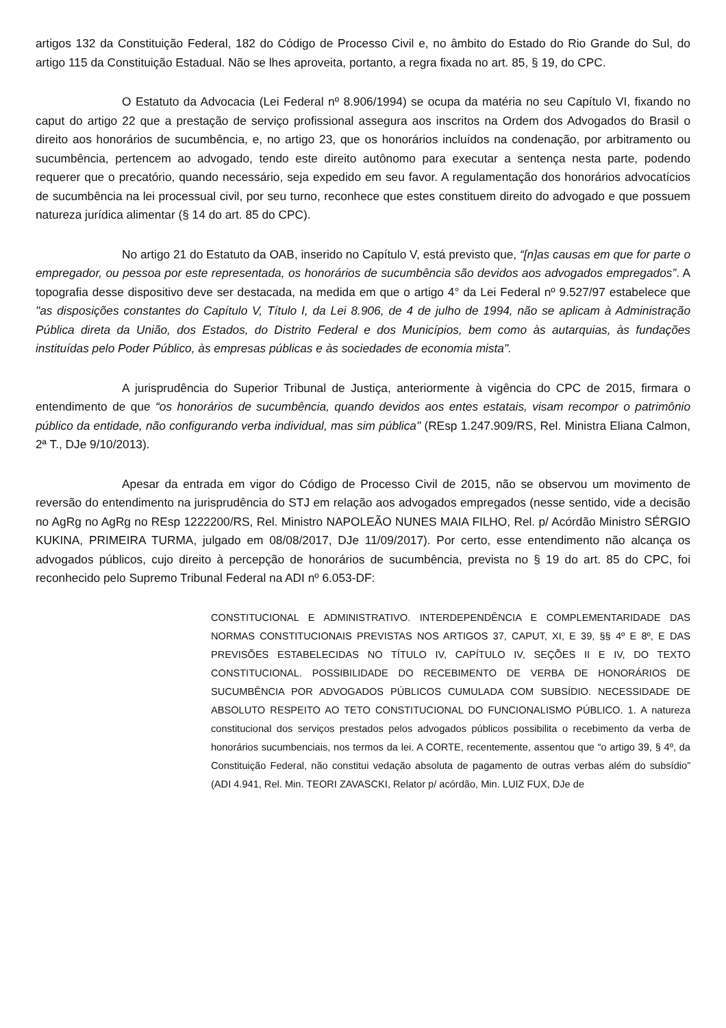artigos 132 da Constituição Federal, 182 do Código de Processo Civil e, no âmbito do Estado do Rio Grande do Sul, do artigo 115 da Constituição Estadual. Não se lhes aproveita, portanto, a regra fixada no art. 85, § 19, do CPC.
O Estatuto da Advocacia (Lei Federal nº 8.906/1994) se ocupa da matéria no seu Capítulo VI, fixando no caput do artigo 22 que a prestação de serviço profissional assegura aos inscritos na Ordem dos Advogados do Brasil o direito aos honorários de sucumbência, e, no artigo 23, que os honorários incluídos na condenação, por arbitramento ou sucumbência, pertencem ao advogado, tendo este direito autônomo para executar a sentença nesta parte, podendo requerer que o precatório, quando necessário, seja expedido em seu favor. A regulamentação dos honorários advocatícios de sucumbência na lei processual civil, por seu turno, reconhece que estes constituem direito do advogado e que possuem natureza jurídica alimentar (§ 14 do art. 85 do CPC).
No artigo 21 do Estatuto da OAB, inserido no Capítulo V, está previsto que, “[n]as causas em que for parte o empregador, ou pessoa por este representada, os honorários de sucumbência são devidos aos advogados empregados”. A topografia desse dispositivo deve ser destacada, na medida em que o artigo 4° da Lei Federal nº 9.527/97 estabelece que "as disposições constantes do Capítulo V, Título I, da Lei 8.906, de 4 de julho de 1994, não se aplicam à Administração Pública direta da União, dos Estados, do Distrito Federal e dos Municípios, bem como às autarquias, às fundações instituídas pelo Poder Público, às empresas públicas e às sociedades de economia mista".
A jurisprudência do Superior Tribunal de Justiça, anteriormente à vigência do CPC de 2015, firmara o entendimento de que “os honorários de sucumbência, quando devidos aos entes estatais, visam recompor o patrimônio público da entidade, não configurando verba individual, mas sim pública" (REsp 1.247.909/RS, Rel. Ministra Eliana Calmon, 2ª T., DJe 9/10/2013).
Apesar da entrada em vigor do Código de Processo Civil de 2015, não se observou um movimento de reversão do entendimento na jurisprudência do STJ em relação aos advogados empregados (nesse sentido, vide a decisão no AgRg no AgRg no REsp 1222200/RS, Rel. Ministro NAPOLEÃO NUNES MAIA FILHO, Rel. p/ Acórdão Ministro SÉRGIO KUKINA, PRIMEIRA TURMA, julgado em 08/08/2017, DJe 11/09/2017). Por certo, esse entendimento não alcança os advogados públicos, cujo direito à percepção de honorários de sucumbência, prevista no § 19 do art. 85 do CPC, foi reconhecido pelo Supremo Tribunal Federal na ADI nº 6.053-DF:
CONSTITUCIONAL E ADMINISTRATIVO. INTERDEPENDÊNCIA E COMPLEMENTARIDADE DAS NORMAS CONSTITUCIONAIS PREVISTAS NOS ARTIGOS 37, CAPUT, XI, E 39, §§ 4º E 8º, E DAS PREVISÕES ESTABELECIDAS NO TÍTULO IV, CAPÍTULO IV, SEÇÕES II E IV, DO TEXTO CONSTITUCIONAL. POSSIBILIDADE DO RECEBIMENTO DE VERBA DE HONORÁRIOS DE SUCUMBÊNCIA POR ADVOGADOS PÚBLICOS CUMULADA COM SUBSÍDIO. NECESSIDADE DE ABSOLUTO RESPEITO AO TETO CONSTITUCIONAL DO FUNCIONALISMO PÚBLICO. 1. A natureza constitucional dos serviços prestados pelos advogados públicos possibilita o recebimento da verba de honorários sucumbenciais, nos termos da lei. A CORTE, recentemente, assentou que “o artigo 39, § 4º, da Constituição Federal, não constitui vedação absoluta de pagamento de outras verbas além do subsídio” (ADI 4.941, Rel. Min. TEORI ZAVASCKI, Relator p/ acórdão, Min. LUIZ FUX, DJe de